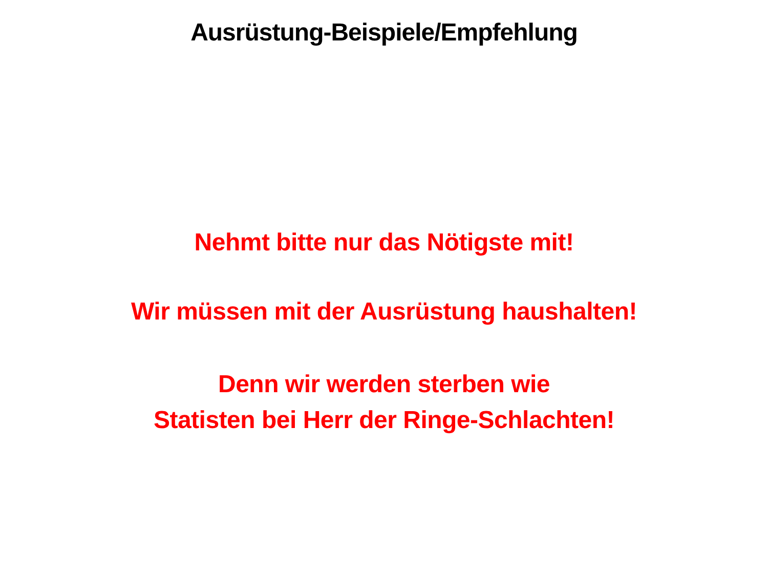Ausrüstung-Beispiele/Empfehlung
Nehmt bitte nur das Nötigste mit!
Wir müssen mit der Ausrüstung haushalten!
Denn wir werden sterben wie
Statisten bei Herr der Ringe-Schlachten!